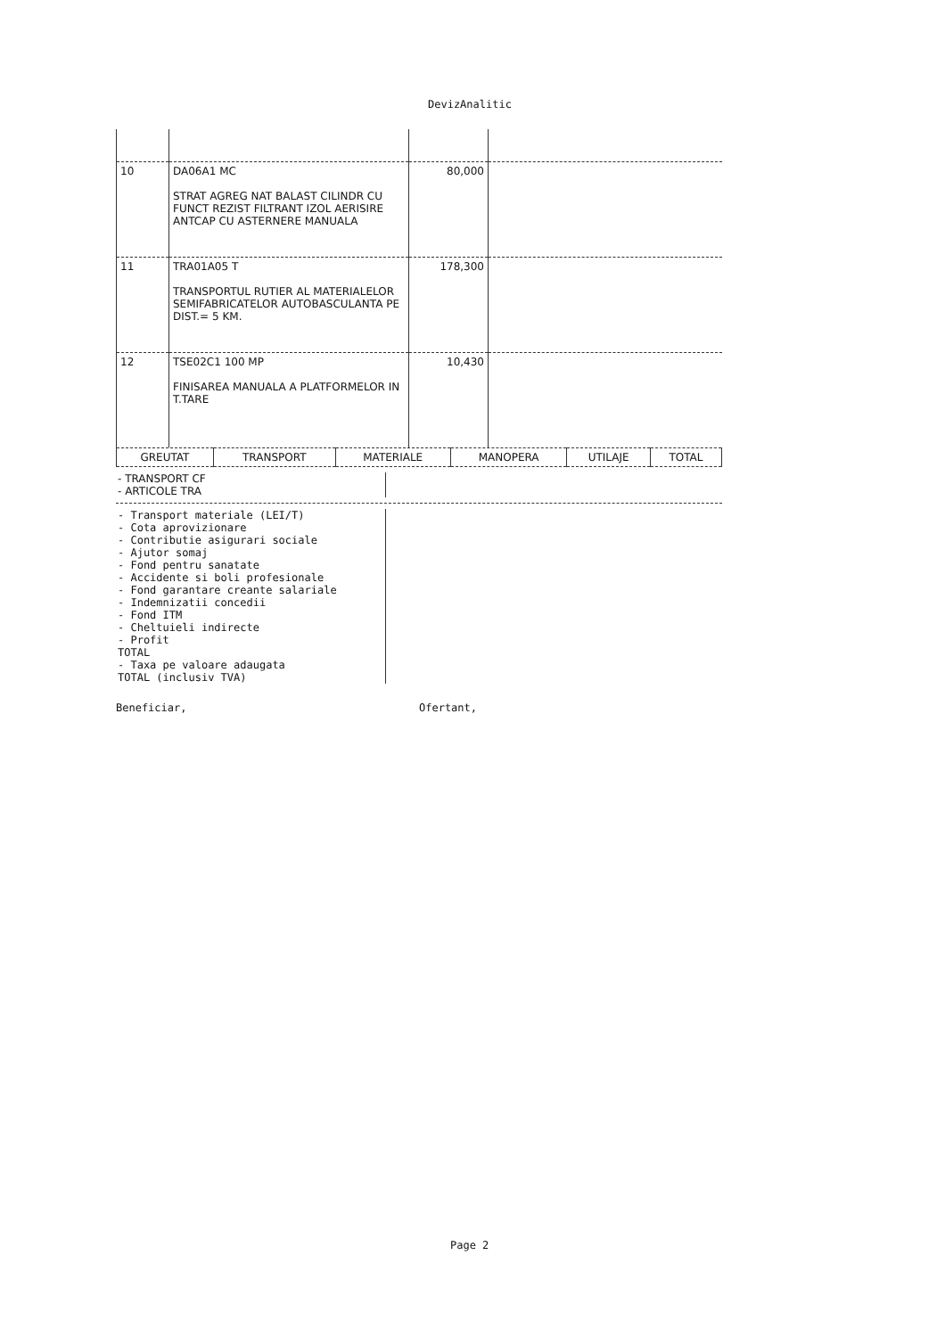DevizAnalitic
| 10 | DA06A1 MC STRAT AGREG NAT BALAST CILINDR CU FUNCT REZIST FILTRANT IZOL AERISIRE ANTCAP CU ASTERNERE MANUALA | 80,000 | |
| 11 | TRA01A05 T TRANSPORTUL RUTIER AL MATERIALELOR SEMIFABRICATELOR AUTOBASCULANTA PE DIST.= 5 KM. | 178,300 | |
| 12 | TSE02C1 100 MP FINISAREA MANUALA A PLATFORMELOR IN T.TARE | 10,430 | |
| GREUTAT | TRANSPORT | MATERIALE | MANOPERA | UTILAJE | TOTAL |
- TRANSPORT CF
- ARTICOLE TRA
- Transport materiale (LEI/T)
- Cota aprovizionare
- Contributie asigurari sociale
- Ajutor somaj
- Fond pentru sanatate
- Accidente si boli profesionale
- Fond garantare creante salariale
- Indemnizatii concedii
- Fond ITM
- Cheltuieli indirecte
- Profit
TOTAL
- Taxa pe valoare adaugata
TOTAL (inclusiv TVA)
Beneficiar, Ofertant,
Page 2